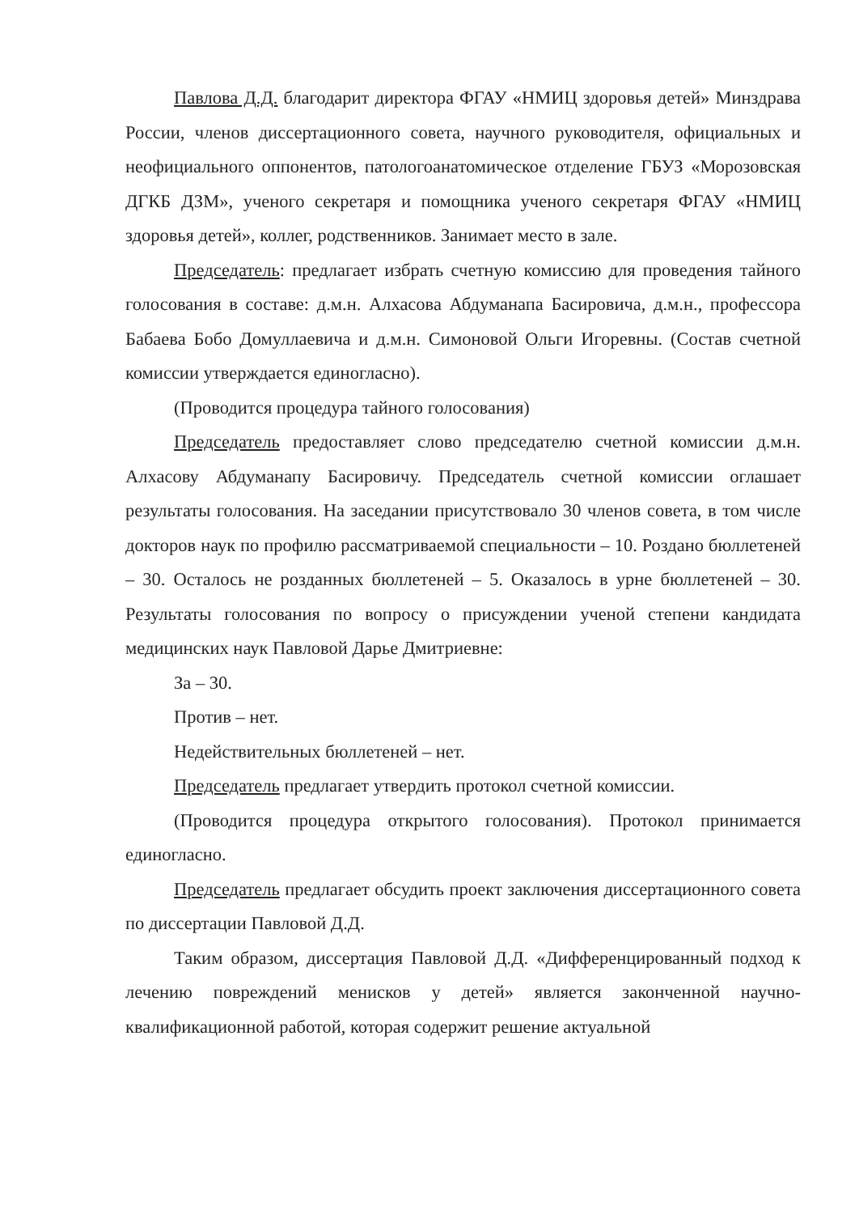Павлова Д.Д. благодарит директора ФГАУ «НМИЦ здоровья детей» Минздрава России, членов диссертационного совета, научного руководителя, официальных и неофициального оппонентов, патологоанатомическое отделение ГБУЗ «Морозовская ДГКБ ДЗМ», ученого секретаря и помощника ученого секретаря ФГАУ «НМИЦ здоровья детей», коллег, родственников. Занимает место в зале.
Председатель: предлагает избрать счетную комиссию для проведения тайного голосования в составе: д.м.н. Алхасова Абдуманапа Басировича, д.м.н., профессора Бабаева Бобо Домуллаевича и д.м.н. Симоновой Ольги Игоревны. (Состав счетной комиссии утверждается единогласно).
(Проводится процедура тайного голосования)
Председатель предоставляет слово председателю счетной комиссии д.м.н. Алхасову Абдуманапу Басировичу. Председатель счетной комиссии оглашает результаты голосования. На заседании присутствовало 30 членов совета, в том числе докторов наук по профилю рассматриваемой специальности – 10. Роздано бюллетеней – 30. Осталось не розданных бюллетеней – 5. Оказалось в урне бюллетеней – 30. Результаты голосования по вопросу о присуждении ученой степени кандидата медицинских наук Павловой Дарье Дмитриевне:
За – 30.
Против – нет.
Недействительных бюллетеней – нет.
Председатель предлагает утвердить протокол счетной комиссии.
(Проводится процедура открытого голосования). Протокол принимается единогласно.
Председатель предлагает обсудить проект заключения диссертационного совета по диссертации Павловой Д.Д.
Таким образом, диссертация Павловой Д.Д. «Дифференцированный подход к лечению повреждений менисков у детей» является законченной научно-квалификационной работой, которая содержит решение актуальной